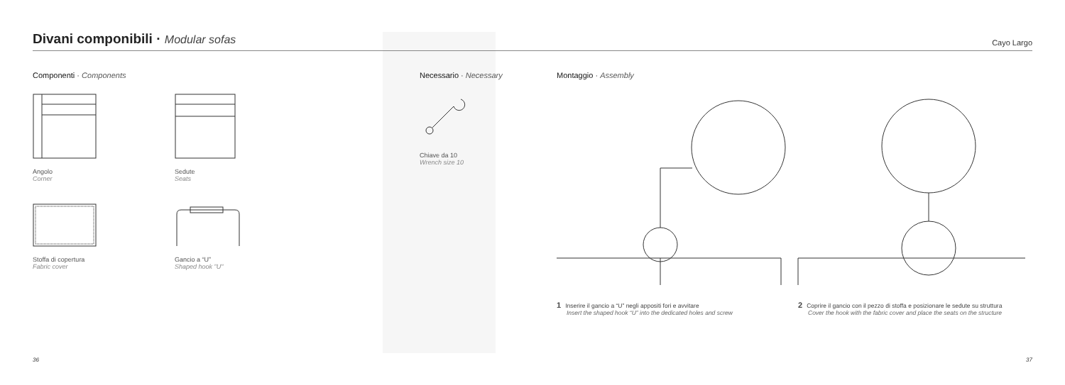Divani componibili · Modular sofas
Cayo Largo
Componenti · Components
Angolo
Corner
Sedute
Seats
Stoffa di copertura
Fabric cover
Gancio a “U”
Shaped hook "U"
Necessario · Necessary
Chiave da 10
Wrench size 10
Montaggio · Assembly
1 Inserire il gancio a “U” negli appositi fori e avvitare
Insert the shaped hook “U” into the dedicated holes and screw
2 Coprire il gancio con il pezzo di stoffa e posizionare le sedute su struttura
Cover the hook with the fabric cover and place the seats on the structure
36 37